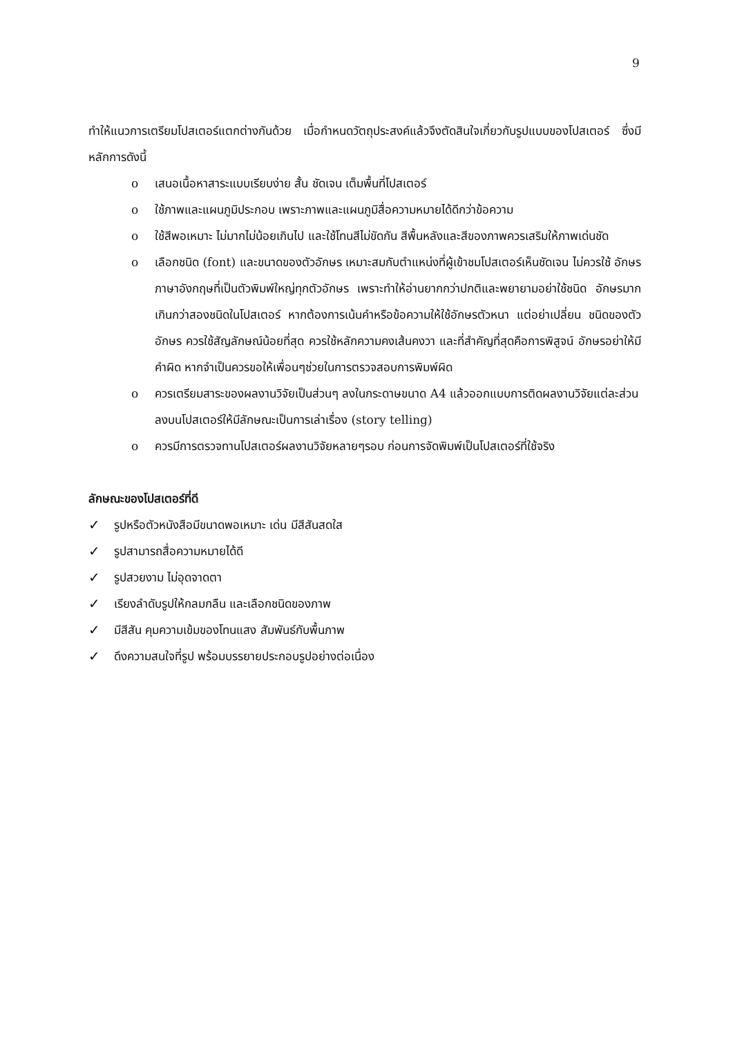9
ทำให้แนวการเตรียมโปสเตอร์แตกต่างกันด้วย เมื่อกำหนดวัตถุประสงค์แล้วจึงตัดสินใจเกี่ยวกับรูปแบบของโปสเตอร์ ซึ่งมีหลักการดังนี้
o เสนอเนื้อหาสาระแบบเรียบง่าย สั้น ชัดเจน เต็มพื้นที่โปสเตอร์
o ใช้ภาพและแผนภูมิประกอบ เพราะภาพและแผนภูมิสื่อความหมายได้ดีกว่าข้อความ
o ใช้สีพอเหมาะ ไม่มากไม่น้อยเกินไป และใช้โทนสีไม่ขัดกัน สีพื้นหลังและสีของภาพควรเสริมให้ภาพเด่นชัด
o เลือกชนิด (font) และขนาดของตัวอักษร เหมาะสมกับตำแหน่งที่ผู้เข้าชมโปสเตอร์เห็นชัดเจน ไม่ควรใช้ อักษรภาษาอังกฤษที่เป็นตัวพิมพ์ใหญ่ทุกตัวอักษร เพราะทำให้อ่านยากกว่าปกติและพยายามอย่าใช้ชนิด อักษรมากเกินกว่าสองชนิดในโปสเตอร์ หากต้องการเน้นคำหรือข้อความให้ใช้อักษรตัวหนา แต่อย่าเปลี่ยน ชนิดของตัวอักษร ควรใช้สัญลักษณ์น้อยที่สุด ควรใช้หลักความคงเส้นคงวา และที่สำคัญที่สุดคือการพิสูจน์ อักษรอย่าให้มีคำผิด หากจำเป็นควรขอให้เพื่อนๆช่วยในการตรวจสอบการพิมพ์ผิด
o ควรเตรียมสาระของผลงานวิจัยเป็นส่วนๆ ลงในกระดาษขนาด A4 แล้วออกแบบการติดผลงานวิจัยแต่ละส่วนลงบนโปสเตอร์ให้มีลักษณะเป็นการเล่าเรื่อง (story telling)
o ควรมีการตรวจทานโปสเตอร์ผลงานวิจัยหลายๆรอบ ก่อนการจัดพิมพ์เป็นโปสเตอร์ที่ใช้จริง
ลักษณะของโปสเตอร์ที่ดี
✓ รูปหรือตัวหนังสือมีขนาดพอเหมาะ เด่น มีสีสันสดใส
✓ รูปสามารถสื่อความหมายได้ดี
✓ รูปสวยงาม ไม่อุดจาดตา
✓ เรียงลำดับรูปให้กลมกลืน และเลือกชนิดของภาพ
✓ มีสีสัน คุมความเข้มของโทนแสง สัมพันธ์กับพื้นภาพ
✓ ดึงความสนใจที่รูป พร้อมบรรยายประกอบรูปอย่างต่อเนื่อง